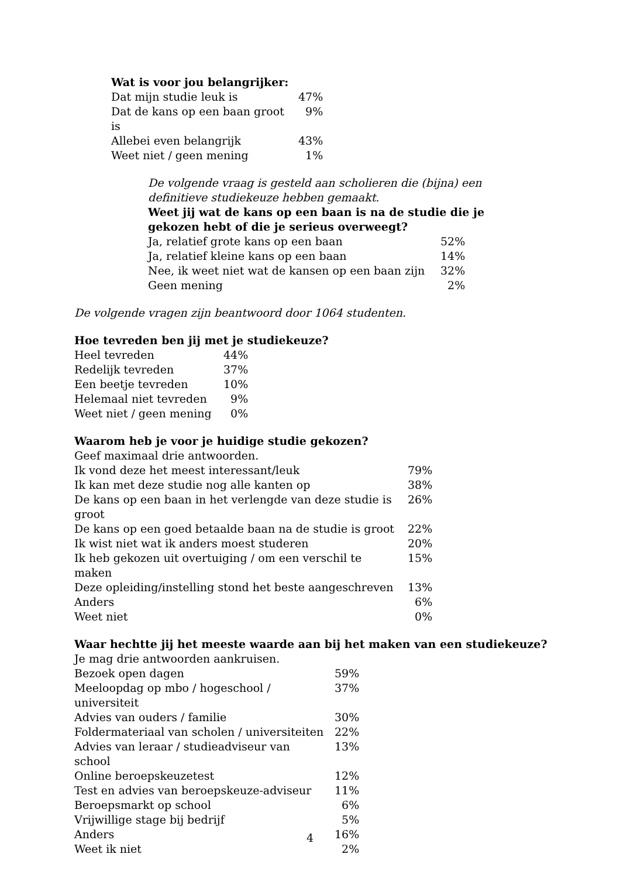Wat is voor jou belangrijker:
| Dat mijn studie leuk is | 47% |
| Dat de kans op een baan groot is | 9% |
| Allebei even belangrijk | 43% |
| Weet niet / geen mening | 1% |
De volgende vraag is gesteld aan scholieren die (bijna) een definitieve studiekeuze hebben gemaakt.
Weet jij wat de kans op een baan is na de studie die je gekozen hebt of die je serieus overweegt?
| Ja, relatief grote kans op een baan | 52% |
| Ja, relatief kleine kans op een baan | 14% |
| Nee, ik weet niet wat de kansen op een baan zijn | 32% |
| Geen mening | 2% |
De volgende vragen zijn beantwoord door 1064 studenten.
Hoe tevreden ben jij met je studiekeuze?
| Heel tevreden | 44% |
| Redelijk tevreden | 37% |
| Een beetje tevreden | 10% |
| Helemaal niet tevreden | 9% |
| Weet niet / geen mening | 0% |
Waarom heb je voor je huidige studie gekozen?
Geef maximaal drie antwoorden.
| Ik vond deze het meest interessant/leuk | 79% |
| Ik kan met deze studie nog alle kanten op | 38% |
| De kans op een baan in het verlengde van deze studie is groot | 26% |
| De kans op een goed betaalde baan na de studie is groot | 22% |
| Ik wist niet wat ik anders moest studeren | 20% |
| Ik heb gekozen uit overtuiging / om een verschil te maken | 15% |
| Deze opleiding/instelling stond het beste aangeschreven | 13% |
| Anders | 6% |
| Weet niet | 0% |
Waar hechtte jij het meeste waarde aan bij het maken van een studiekeuze?
Je mag drie antwoorden aankruisen.
| Bezoek open dagen | 59% |
| Meeloopdag op mbo / hogeschool / universiteit | 37% |
| Advies van ouders / familie | 30% |
| Foldermateriaal van scholen / universiteiten | 22% |
| Advies van leraar / studieadviseur van school | 13% |
| Online beroepskeuzetest | 12% |
| Test en advies van beroepskeuze-adviseur | 11% |
| Beroepsmarkt op school | 6% |
| Vrijwillige stage bij bedrijf | 5% |
| Anders | 16% |
| Weet ik niet | 2% |
4